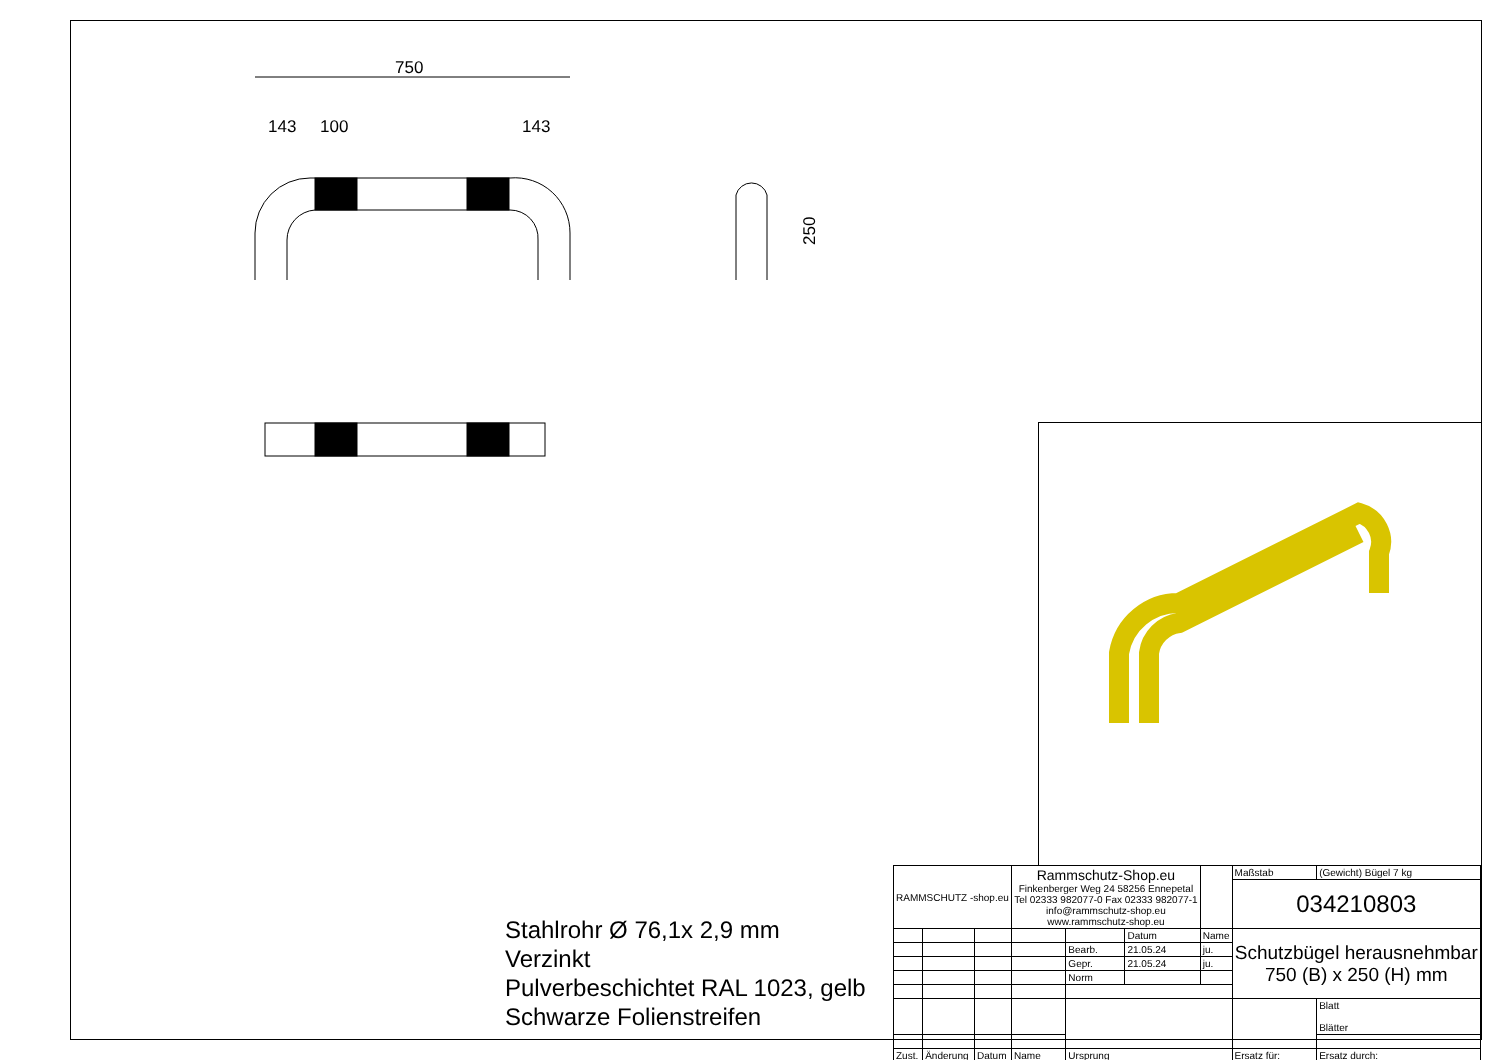750
143
100
143
250
Stahlrohr Ø 76,1x 2,9 mm
Verzinkt
Pulverbeschichtet RAL 1023, gelb
Schwarze Folienstreifen
| RAMMSCHUTZ -shop.eu | | | Rammschutz-Shop.eu Finkenberger Weg 24 58256 Ennepetal Tel 02333 982077-0 Fax 02333 982077-1 info@rammschutz-shop.eu www.rammschutz-shop.eu | | | | Maßstab | (Gewicht) Bügel 7 kg | |
| | | | | | | | 034210803 | | |
| | | | | | Datum | Name | Schutzbügel herausnehmbar 750 (B) x 250 (H) mm | | |
| | | | | Bearb. | 21.05.24 | ju. | | | |
| | | | | Gepr. | 21.05.24 | ju. | | | |
| | | | | Norm | | | | | |
| | | | | | | | | | Blatt Blätter |
| Zust. | Änderung | Datum | Name | Ursprung | | | Ersatz für: | Ersatz durch: | |